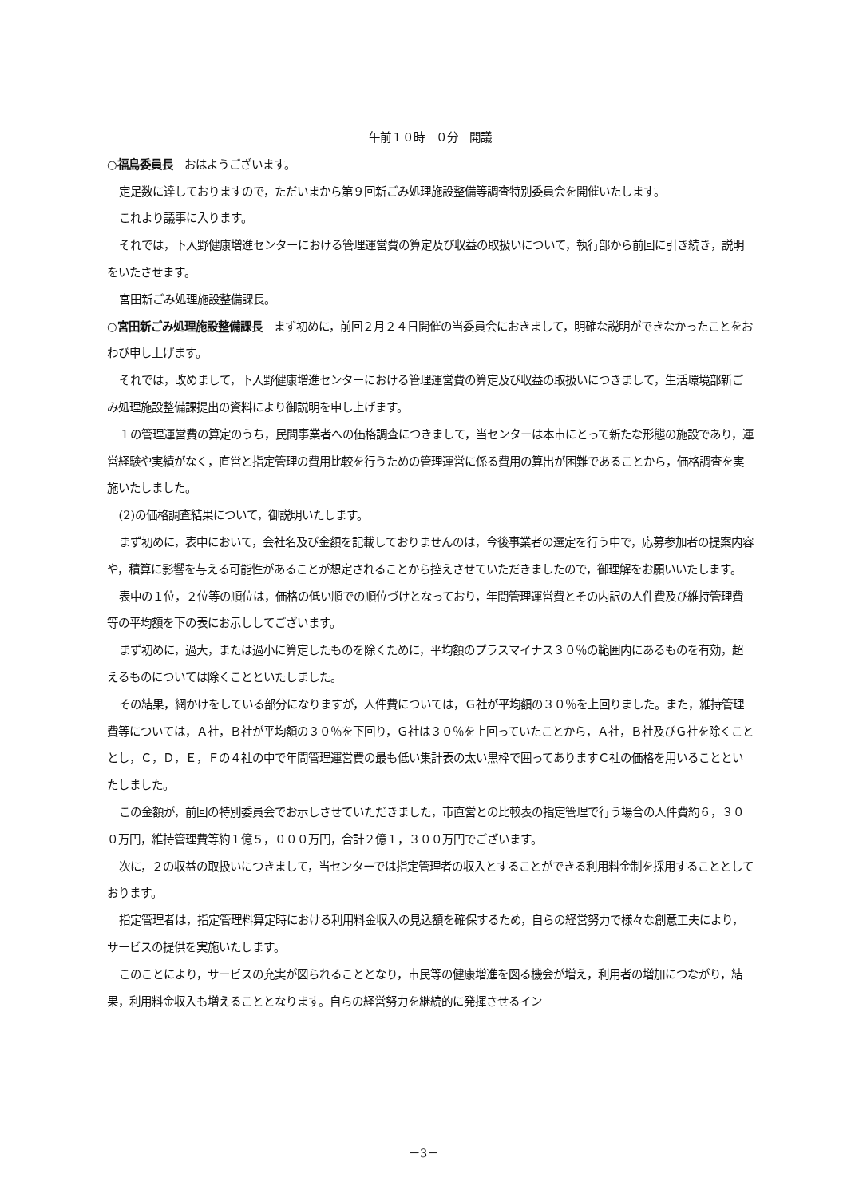午前１０時　０分　開議
○福島委員長　おはようございます。
定足数に達しておりますので，ただいまから第９回新ごみ処理施設整備等調査特別委員会を開催いたします。
これより議事に入ります。
それでは，下入野健康増進センターにおける管理運営費の算定及び収益の取扱いについて，執行部から前回に引き続き，説明をいたさせます。
宮田新ごみ処理施設整備課長。
○宮田新ごみ処理施設整備課長　まず初めに，前回２月２４日開催の当委員会におきまして，明確な説明ができなかったことをおわび申し上げます。
それでは，改めまして，下入野健康増進センターにおける管理運営費の算定及び収益の取扱いにつきまして，生活環境部新ごみ処理施設整備課提出の資料により御説明を申し上げます。
１の管理運営費の算定のうち，民間事業者への価格調査につきまして，当センターは本市にとって新たな形態の施設であり，運営経験や実績がなく，直営と指定管理の費用比較を行うための管理運営に係る費用の算出が困難であることから，価格調査を実施いたしました。
(2)の価格調査結果について，御説明いたします。
まず初めに，表中において，会社名及び金額を記載しておりませんのは，今後事業者の選定を行う中で，応募参加者の提案内容や，積算に影響を与える可能性があることが想定されることから控えさせていただきましたので，御理解をお願いいたします。
表中の１位，２位等の順位は，価格の低い順での順位づけとなっており，年間管理運営費とその内訳の人件費及び維持管理費等の平均額を下の表にお示ししてございます。
まず初めに，過大，または過小に算定したものを除くために，平均額のプラスマイナス３０％の範囲内にあるものを有効，超えるものについては除くことといたしました。
その結果，網かけをしている部分になりますが，人件費については，Ｇ社が平均額の３０％を上回りました。また，維持管理費等については，Ａ社，Ｂ社が平均額の３０％を下回り，Ｇ社は３０％を上回っていたことから，Ａ社，Ｂ社及びＧ社を除くこととし，Ｃ，Ｄ，Ｅ，Ｆの４社の中で年間管理運営費の最も低い集計表の太い黒枠で囲ってありますＣ社の価格を用いることといたしました。
この金額が，前回の特別委員会でお示しさせていただきました，市直営との比較表の指定管理で行う場合の人件費約６，３００万円，維持管理費等約１億５，０００万円，合計２億１，３００万円でございます。
次に，２の収益の取扱いにつきまして，当センターでは指定管理者の収入とすることができる利用料金制を採用することとしております。
指定管理者は，指定管理料算定時における利用料金収入の見込額を確保するため，自らの経営努力で様々な創意工夫により，サービスの提供を実施いたします。
このことにより，サービスの充実が図られることとなり，市民等の健康増進を図る機会が増え，利用者の増加につながり，結果，利用料金収入も増えることとなります。自らの経営努力を継続的に発揮させるイン
－3－